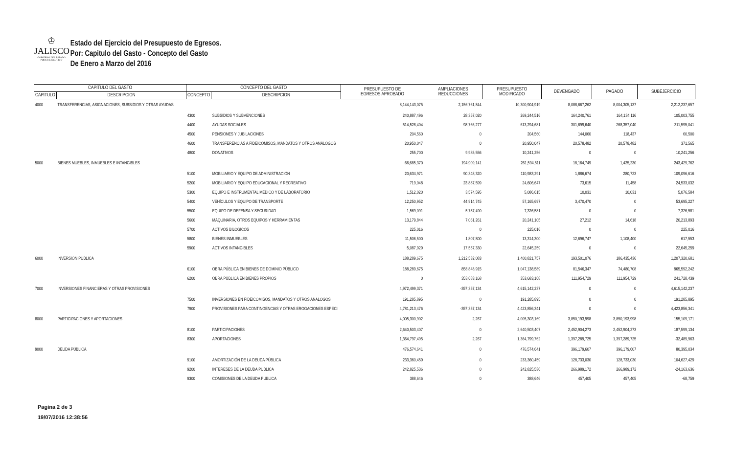♔
JALISCO GOBIERNO DEL ESTADO
PODER EJECUTIVO
Estado del Ejercicio del Presupuesto de Egresos.
Por: Capitulo del Gasto - Concepto del Gasto
De Enero a Marzo del 2016
| CAPITULO DEL GASTO | | CONCEPTO DEL GASTO | | PRESUPUESTO DE EGRESOS APROBADO | AMPLIACIONES REDUCCIONES | PRESUPUESTO MODIFICADO | DEVENGADO | PAGADO | SUBEJERCICIO |
| --- | --- | --- | --- | --- | --- | --- | --- | --- | --- |
| CAPITULO | DESCRIPCION | CONCEPTO | DESCRIPCION | | | | | | |
| 4000 | TRANSFERENCIAS, ASIGNACIONES, SUBSIDIOS Y OTRAS AYUDAS | | | 8,144,143,075 | 2,156,761,844 | 10,300,904,919 | 8,088,667,262 | 8,004,305,137 | 2,212,237,657 |
| | | 4300 | SUBSIDIOS Y SUBVENCIONES | 240,887,496 | 28,357,020 | 269,244,516 | 164,240,761 | 164,134,116 | 105,003,755 |
| | | 4400 | AYUDAS SOCIALES | 514,528,404 | 98,766,277 | 613,294,681 | 301,699,640 | 268,357,040 | 311,595,041 |
| | | 4500 | PENSIONES Y JUBILACIONES | 204,560 | 0 | 204,560 | 144,060 | 118,437 | 60,500 |
| | | 4600 | TRANSFERENCIAS A FIDEICOMISOS, MANDATOS Y OTROS ANÁLOGOS | 20,950,047 | 0 | 20,950,047 | 20,578,482 | 20,578,482 | 371,565 |
| | | 4800 | DONATIVOS | 255,700 | 9,985,556 | 10,241,256 | 0 | 0 | 10,241,256 |
| 5000 | BIENES MUEBLES, INMUEBLES E INTANGIBLES | | | 66,685,370 | 194,909,141 | 261,594,511 | 18,164,749 | 1,425,230 | 243,429,762 |
| | | 5100 | MOBILIARIO Y EQUIPO DE ADMINISTRACIÓN | 20,634,971 | 90,348,320 | 110,983,291 | 1,886,674 | 280,723 | 109,096,616 |
| | | 5200 | MOBILIARIO Y EQUIPO EDUCACIONAL Y RECREATIVO | 719,048 | 23,887,599 | 24,606,647 | 73,615 | 11,458 | 24,533,032 |
| | | 5300 | EQUIPO E INSTRUMENTAL MÉDICO Y DE LABORATORIO | 1,512,020 | 3,574,595 | 5,086,615 | 10,031 | 10,031 | 5,076,584 |
| | | 5400 | VEHÍCULOS Y EQUIPO DE TRANSPORTE | 12,250,952 | 44,914,745 | 57,165,697 | 3,470,470 | 0 | 53,695,227 |
| | | 5500 | EQUIPO DE DEFENSA Y SEGURIDAD | 1,569,091 | 5,757,490 | 7,326,581 | 0 | 0 | 7,326,581 |
| | | 5600 | MAQUINARIA, OTROS EQUIPOS Y HERRAMIENTAS | 13,179,844 | 7,061,261 | 20,241,105 | 27,212 | 14,618 | 20,213,893 |
| | | 5700 | ACTIVOS BILOGICOS | 225,016 | 0 | 225,016 | 0 | 0 | 225,016 |
| | | 5800 | BIENES INMUEBLES | 11,506,500 | 1,807,800 | 13,314,300 | 12,696,747 | 1,108,400 | 617,553 |
| | | 5900 | ACTIVOS INTANGIBLES | 5,087,929 | 17,557,330 | 22,645,259 | 0 | 0 | 22,645,259 |
| 6000 | INVERSIÓN PÚBLICA | | | 188,289,675 | 1,212,532,083 | 1,400,821,757 | 193,501,076 | 186,435,436 | 1,207,320,681 |
| | | 6100 | OBRA PÚBLICA EN BIENES DE DOMINIO PÚBLICO | 188,289,675 | 858,848,915 | 1,047,138,589 | 81,546,347 | 74,480,708 | 965,592,242 |
| | | 6200 | OBRA PÚBLICA EN BIENES PROPIOS | 0 | 353,683,168 | 353,683,168 | 111,954,729 | 111,954,729 | 241,728,439 |
| 7000 | INVERSIONES FINANCIERAS Y OTRAS PROVISIONES | | | 4,972,499,371 | -357,357,134 | 4,615,142,237 | 0 | 0 | 4,615,142,237 |
| | | 7500 | INVERSIONES EN FIDEICOMISOS, MANDATOS Y OTROS ANALOGOS | 191,285,895 | 0 | 191,285,895 | 0 | 0 | 191,285,895 |
| | | 7900 | PROVISIONES PARA CONTINGENCIAS Y OTRAS EROGACIONES ESPECI | 4,781,213,476 | -357,357,134 | 4,423,856,341 | 0 | 0 | 4,423,856,341 |
| 8000 | PARTICIPACIONES Y APORTACIONES | | | 4,005,300,902 | 2,267 | 4,005,303,169 | 3,850,193,998 | 3,850,193,998 | 155,109,171 |
| | | 8100 | PARTICIPACIONES | 2,640,503,407 | 0 | 2,640,503,407 | 2,452,904,273 | 2,452,904,273 | 187,599,134 |
| | | 8300 | APORTACIONES | 1,364,797,495 | 2,267 | 1,364,799,762 | 1,397,289,725 | 1,397,289,725 | -32,489,963 |
| 9000 | DEUDA PÚBLICA | | | 476,574,641 | 0 | 476,574,641 | 396,179,607 | 396,179,607 | 80,395,034 |
| | | 9100 | AMORTIZACIÓN DE LA DEUDA PÚBLICA | 233,360,459 | 0 | 233,360,459 | 128,733,030 | 128,733,030 | 104,627,429 |
| | | 9200 | INTERESES DE LA DEUDA PÚBLICA | 242,825,536 | 0 | 242,825,536 | 266,989,172 | 266,989,172 | -24,163,636 |
| | | 9300 | COMISIONES DE LA DEUDA PUBLICA | 388,646 | 0 | 388,646 | 457,405 | 457,405 | -68,759 |
Pagina 2 de 3
19/07/2016 12:38:56